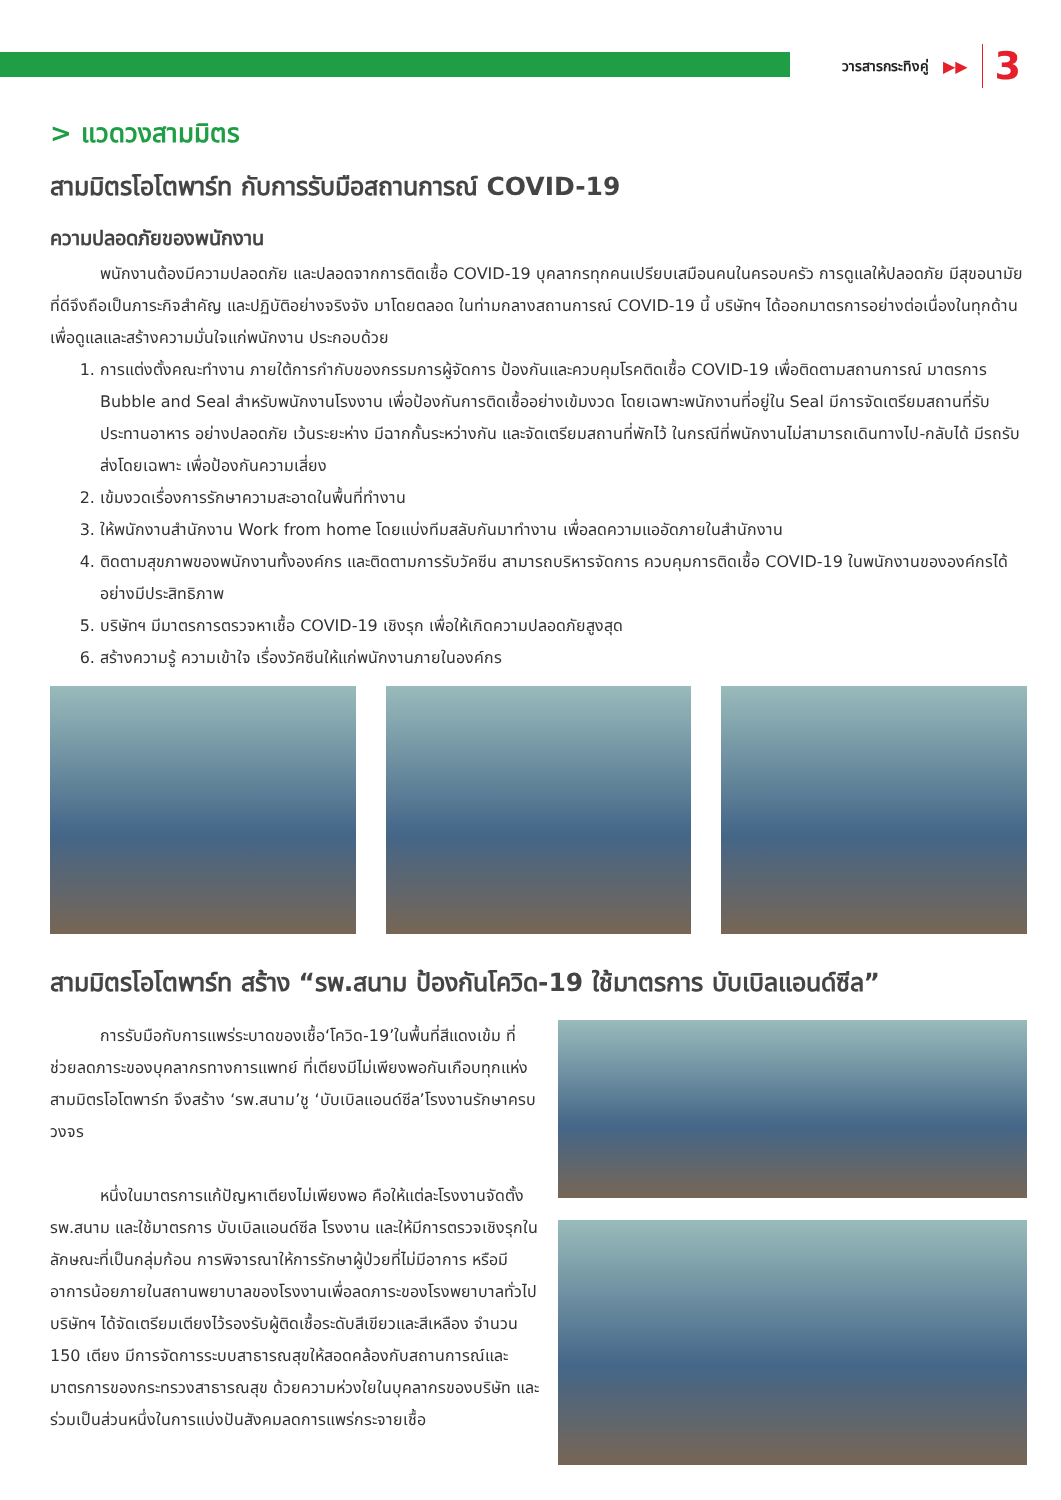วารสารกระทิงคู่ ▶▶ 3
> แวดวงสามมิตร
สามมิตรโอโตพาร์ท กับการรับมือสถานการณ์ COVID-19
ความปลอดภัยของพนักงาน
พนักงานต้องมีความปลอดภัย และปลอดจากการติดเชื้อ COVID-19 บุคลากรทุกคนเปรียบเสมือนคนในครอบครัว การดูแลให้ปลอดภัย มีสุขอนามัยที่ดีจึงถือเป็นภาระกิจสำคัญ และปฏิบัติอย่างจริงจัง มาโดยตลอด ในท่ามกลางสถานการณ์ COVID-19 นี้ บริษัทฯ ได้ออกมาตรการอย่างต่อเนื่องในทุกด้าน เพื่อดูแลและสร้างความมั่นใจแก่พนักงาน ประกอบด้วย
1. การแต่งตั้งคณะทำงาน ภายใต้การกำกับของกรรมการผู้จัดการ ป้องกันและควบคุมโรคติดเชื้อ COVID-19 เพื่อติดตามสถานการณ์ มาตรการ Bubble and Seal สำหรับพนักงานโรงงาน เพื่อป้องกันการติดเชื้ออย่างเข้มงวด โดยเฉพาะพนักงานที่อยู่ใน Seal มีการจัดเตรียมสถานที่รับประทานอาหาร อย่างปลอดภัย เว้นระยะห่าง มีฉากกั้นระหว่างกัน และจัดเตรียมสถานที่พักไว้ ในกรณีที่พนักงานไม่สามารถเดินทางไป-กลับได้ มีรถรับส่งโดยเฉพาะ เพื่อป้องกันความเสี่ยง
2. เข้มงวดเรื่องการรักษาความสะอาดในพื้นที่ทำงาน
3. ให้พนักงานสำนักงาน Work from home โดยแบ่งทีมสลับกันมาทำงาน เพื่อลดความแออัดภายในสำนักงาน
4. ติดตามสุขภาพของพนักงานทั้งองค์กร และติดตามการรับวัคซีน สามารถบริหารจัดการ ควบคุมการติดเชื้อ COVID-19 ในพนักงานขององค์กรได้อย่างมีประสิทธิภาพ
5. บริษัทฯ มีมาตรการตรวจหาเชื้อ COVID-19 เชิงรุก เพื่อให้เกิดความปลอดภัยสูงสุด
6. สร้างความรู้ ความเข้าใจ เรื่องวัคซีนให้แก่พนักงานภายในองค์กร
สามมิตรโอโตพาร์ท สร้าง “รพ.สนาม ป้องกันโควิด-19 ใช้มาตรการ บับเบิลแอนด์ซีล”
การรับมือกับการแพร่ระบาดของเชื้อ‘โควิด-19’ในพื้นที่สีแดงเข้ม ที่ช่วยลดภาระของบุคลากรทางการแพทย์ ที่เตียงมีไม่เพียงพอกันเกือบทุกแห่ง สามมิตรโอโตพาร์ท จึงสร้าง ‘รพ.สนาม’ชู ‘บับเบิลแอนด์ซีล’โรงงานรักษาครบวงจร
หนึ่งในมาตรการแก้ปัญหาเตียงไม่เพียงพอ คือให้แต่ละโรงงานจัดตั้ง รพ.สนาม และใช้มาตรการ บับเบิลแอนด์ซีล โรงงาน และให้มีการตรวจเชิงรุกในลักษณะที่เป็นกลุ่มก้อน การพิจารณาให้การรักษาผู้ป่วยที่ไม่มีอาการ หรือมีอาการน้อยภายในสถานพยาบาลของโรงงานเพื่อลดภาระของโรงพยาบาลทั่วไป บริษัทฯ ได้จัดเตรียมเตียงไว้รองรับผู้ติดเชื้อระดับสีเขียวและสีเหลือง จำนวน 150 เตียง มีการจัดการระบบสาธารณสุขให้สอดคล้องกับสถานการณ์และมาตรการของกระทรวงสาธารณสุข ด้วยความห่วงใยในบุคลากรของบริษัท และร่วมเป็นส่วนหนึ่งในการแบ่งปันสังคมลดการแพร่กระจายเชื้อ